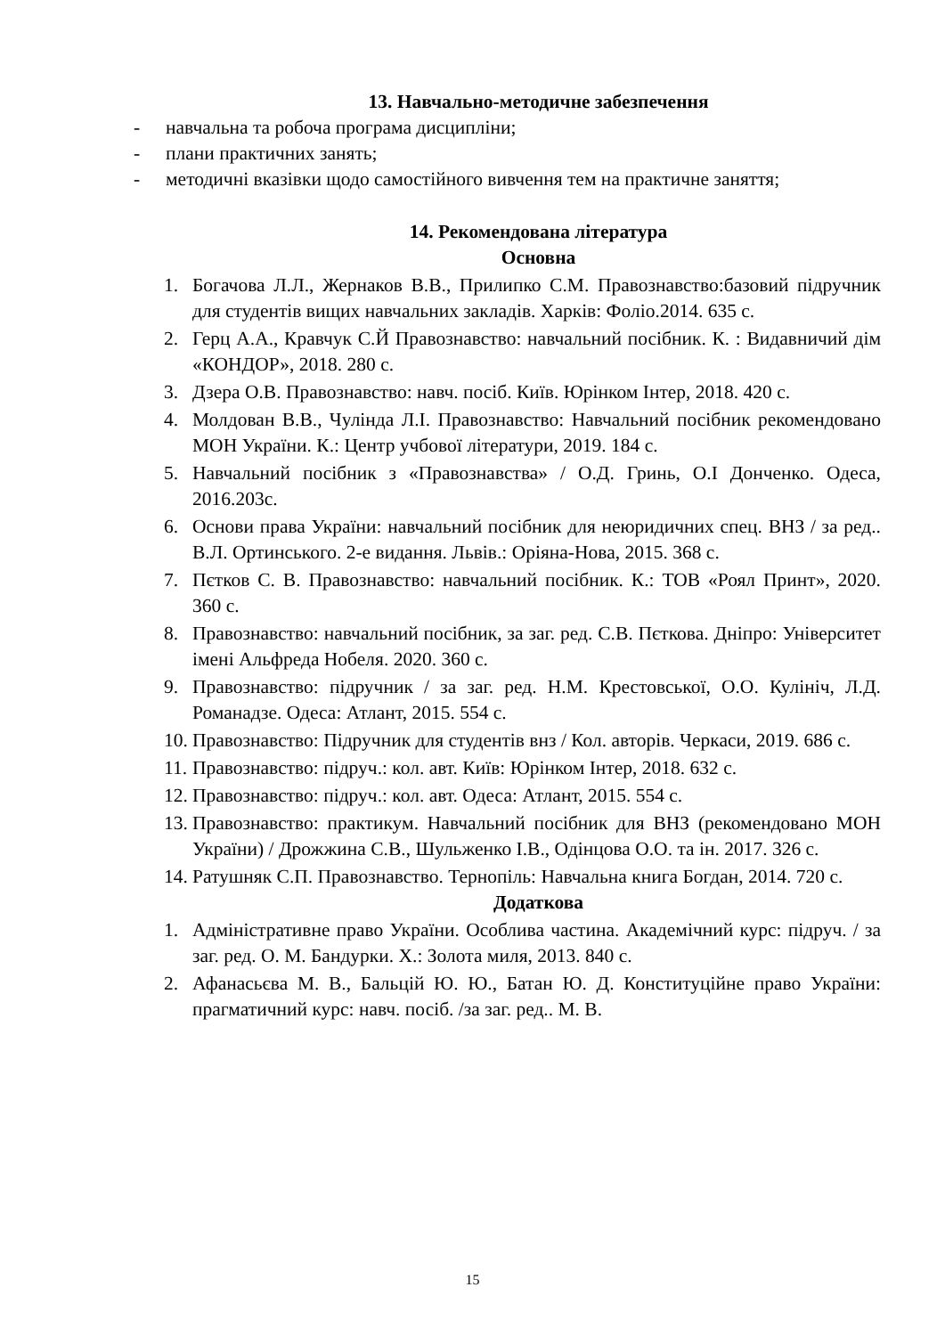13. Навчально-методичне забезпечення
- навчальна та робоча програма дисципліни;
- плани практичних занять;
- методичні вказівки щодо самостійного вивчення тем на практичне заняття;
14. Рекомендована література
Основна
1. Богачова Л.Л., Жернаков В.В., Прилипко С.М. Правознавство:базовий підручник для студентів вищих навчальних закладів. Харків: Фоліо.2014. 635 с.
2. Герц А.А., Кравчук С.Й Правознавство: навчальний посібник. К. : Видавничий дім «КОНДОР», 2018. 280 с.
3. Дзера О.В. Правознавство: навч. посіб. Київ. Юрінком Інтер, 2018. 420 с.
4. Молдован В.В., Чулінда Л.І. Правознавство: Навчальний посібник рекомендовано МОН України. К.: Центр учбової літератури, 2019. 184 с.
5. Навчальний посібник з «Правознавства» / О.Д. Гринь, О.І Донченко. Одеса, 2016.203с.
6. Основи права України: навчальний посібник для неюридичних спец. ВНЗ / за ред.. В.Л. Ортинського. 2-е видання. Львів.: Оріяна-Нова, 2015. 368 с.
7. Пєтков С. В. Правознавство: навчальний посібник. К.: ТОВ «Роял Принт», 2020. 360 с.
8. Правознавство: навчальний посібник, за заг. ред. С.В. Пєткова. Дніпро: Університет імені Альфреда Нобеля. 2020. 360 с.
9. Правознавство: підручник / за заг. ред. Н.М. Крестовської, О.О. Кулініч, Л.Д. Романадзе. Одеса: Атлант, 2015. 554 с.
10.
Правознавство: Підручник для студентів внз / Кол. авторів. Черкаси, 2019. 686 с.
11.
Правознавство: підруч.: кол. авт. Київ: Юрінком Інтер, 2018. 632 с.
12.
Правознавство: підруч.: кол. авт. Одеса: Атлант, 2015. 554 с.
13.
Правознавство: практикум. Навчальний посібник для ВНЗ (рекомендовано МОН України) / Дрожжина С.В., Шульженко І.В., Одінцова О.О. та ін. 2017. 326 с.
14.
Ратушняк С.П. Правознавство. Тернопіль: Навчальна книга Богдан, 2014. 720 с.
Додаткова
1. Адміністративне право України. Особлива частина. Академічний курс: підруч. / за заг. ред. О. М. Бандурки. Х.: Золота миля, 2013. 840 с.
2. Афанасьєва М. В., Бальцій Ю. Ю., Батан Ю. Д. Конституційне право України: прагматичний курс: навч. посіб. /за заг. ред.. М. В.
15